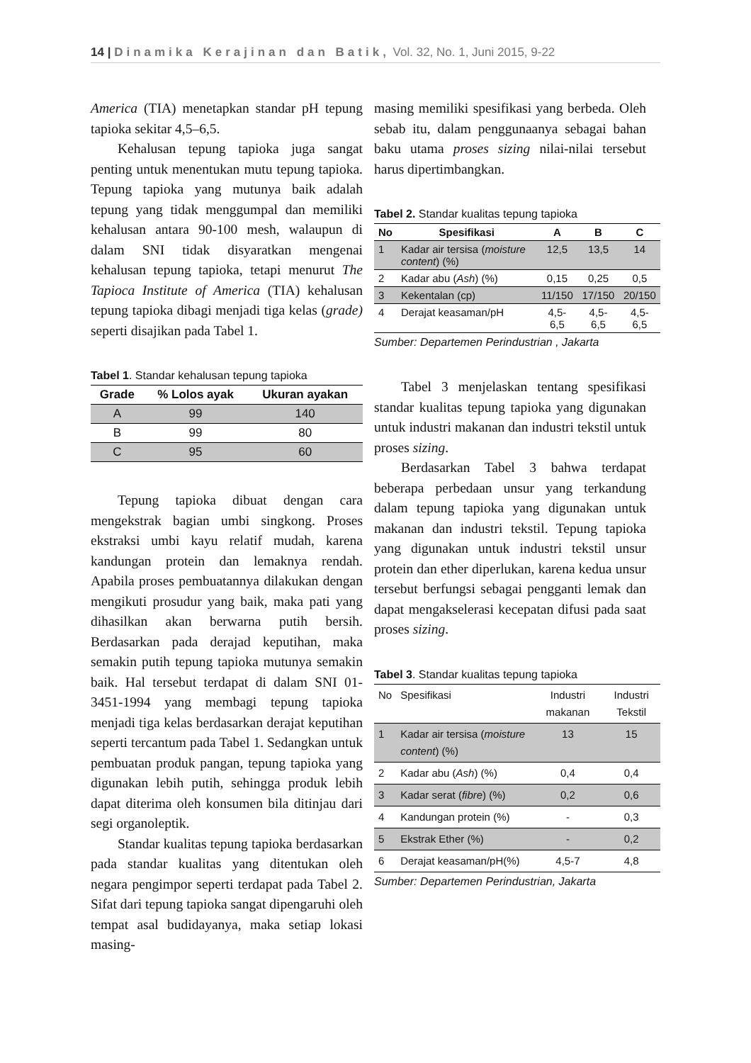14 | Dinamika Kerajinan dan Batik, Vol. 32, No. 1, Juni 2015, 9-22
America (TIA) menetapkan standar pH tepung tapioka sekitar 4,5–6,5.
Kehalusan tepung tapioka juga sangat penting untuk menentukan mutu tepung tapioka. Tepung tapioka yang mutunya baik adalah tepung yang tidak menggumpal dan memiliki kehalusan antara 90-100 mesh, walaupun di dalam SNI tidak disyaratkan mengenai kehalusan tepung tapioka, tetapi menurut The Tapioca Institute of America (TIA) kehalusan tepung tapioka dibagi menjadi tiga kelas (grade) seperti disajikan pada Tabel 1.
Tabel 1. Standar kehalusan tepung tapioka
| Grade | % Lolos ayak | Ukuran ayakan |
| --- | --- | --- |
| A | 99 | 140 |
| B | 99 | 80 |
| C | 95 | 60 |
Tepung tapioka dibuat dengan cara mengekstrak bagian umbi singkong. Proses ekstraksi umbi kayu relatif mudah, karena kandungan protein dan lemaknya rendah. Apabila proses pembuatannya dilakukan dengan mengikuti prosudur yang baik, maka pati yang dihasilkan akan berwarna putih bersih. Berdasarkan pada derajad keputihan, maka semakin putih tepung tapioka mutunya semakin baik. Hal tersebut terdapat di dalam SNI 01-3451-1994 yang membagi tepung tapioka menjadi tiga kelas berdasarkan derajat keputihan seperti tercantum pada Tabel 1. Sedangkan untuk pembuatan produk pangan, tepung tapioka yang digunakan lebih putih, sehingga produk lebih dapat diterima oleh konsumen bila ditinjau dari segi organoleptik.
Standar kualitas tepung tapioka berdasarkan pada standar kualitas yang ditentukan oleh negara pengimpor seperti terdapat pada Tabel 2. Sifat dari tepung tapioka sangat dipengaruhi oleh tempat asal budidayanya, maka setiap lokasi masing-
masing memiliki spesifikasi yang berbeda. Oleh sebab itu, dalam penggunaanya sebagai bahan baku utama proses sizing nilai-nilai tersebut harus dipertimbangkan.
Tabel 2. Standar kualitas tepung tapioka
| No | Spesifikasi | A | B | C |
| --- | --- | --- | --- | --- |
| 1 | Kadar air tersisa ( moisture content ) (%) | 12,5 | 13,5 | 14 |
| 2 | Kadar abu ( Ash ) (%) | 0,15 | 0,25 | 0,5 |
| 3 | Kekentalan (cp) | 11/150 | 17/150 | 20/150 |
| 4 | Derajat keasaman/pH | 4,5-6,5 | 4,5-6,5 | 4,5-6,5 |
Sumber: Departemen Perindustrian , Jakarta
Tabel 3 menjelaskan tentang spesifikasi standar kualitas tepung tapioka yang digunakan untuk industri makanan dan industri tekstil untuk proses sizing.
Berdasarkan Tabel 3 bahwa terdapat beberapa perbedaan unsur yang terkandung dalam tepung tapioka yang digunakan untuk makanan dan industri tekstil. Tepung tapioka yang digunakan untuk industri tekstil unsur protein dan ether diperlukan, karena kedua unsur tersebut berfungsi sebagai pengganti lemak dan dapat mengakselerasi kecepatan difusi pada saat proses sizing.
Tabel 3. Standar kualitas tepung tapioka
| No | Spesifikasi | Industri makanan | Industri Tekstil |
| --- | --- | --- | --- |
| 1 | Kadar air tersisa ( moisture content ) (%) | 13 | 15 |
| 2 | Kadar abu ( Ash ) (%) | 0,4 | 0,4 |
| 3 | Kadar serat ( fibre ) (%) | 0,2 | 0,6 |
| 4 | Kandungan protein (%) | - | 0,3 |
| 5 | Ekstrak Ether (%) | - | 0,2 |
| 6 | Derajat keasaman/pH(%) | 4,5-7 | 4,8 |
Sumber: Departemen Perindustrian, Jakarta